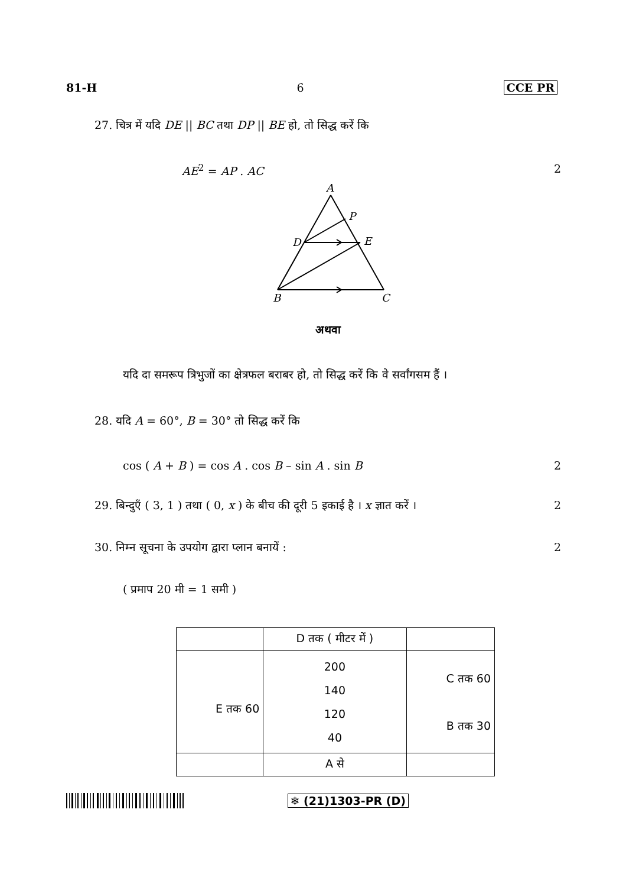81-H 6 CCE PR
27. चित्र में यदि DE || BC तथा DP || BE हो, तो सिद्ध करें कि
AE<sup>2</sup> = AP . AC 2
A
P
D
E
B
C
अथवा
यदि दा समरूप त्रिभुजों का क्षेत्रफल बराबर हो, तो सिद्ध करें कि वे सर्वांगसम हैं ।
28. यदि A = 60°, B = 30° तो सिद्ध करें कि
cos ( A + B ) = cos A . cos B – sin A . sin B 2
29. बिन्दुएँ ( 3, 1 ) तथा ( 0, x ) के बीच की दूरी 5 इकाई है । x ज्ञात करें । 2
30. निम्न सूचना के उपयोग द्वारा प्लान बनायें : 2
( प्रमाप 20 मी = 1 समी )
| | D तक ( मीटर में ) | |
| E तक 60 | 200 140 120 40 | C तक 60 B तक 30 |
| | A से | |
❄ (21)1303-PR (D)